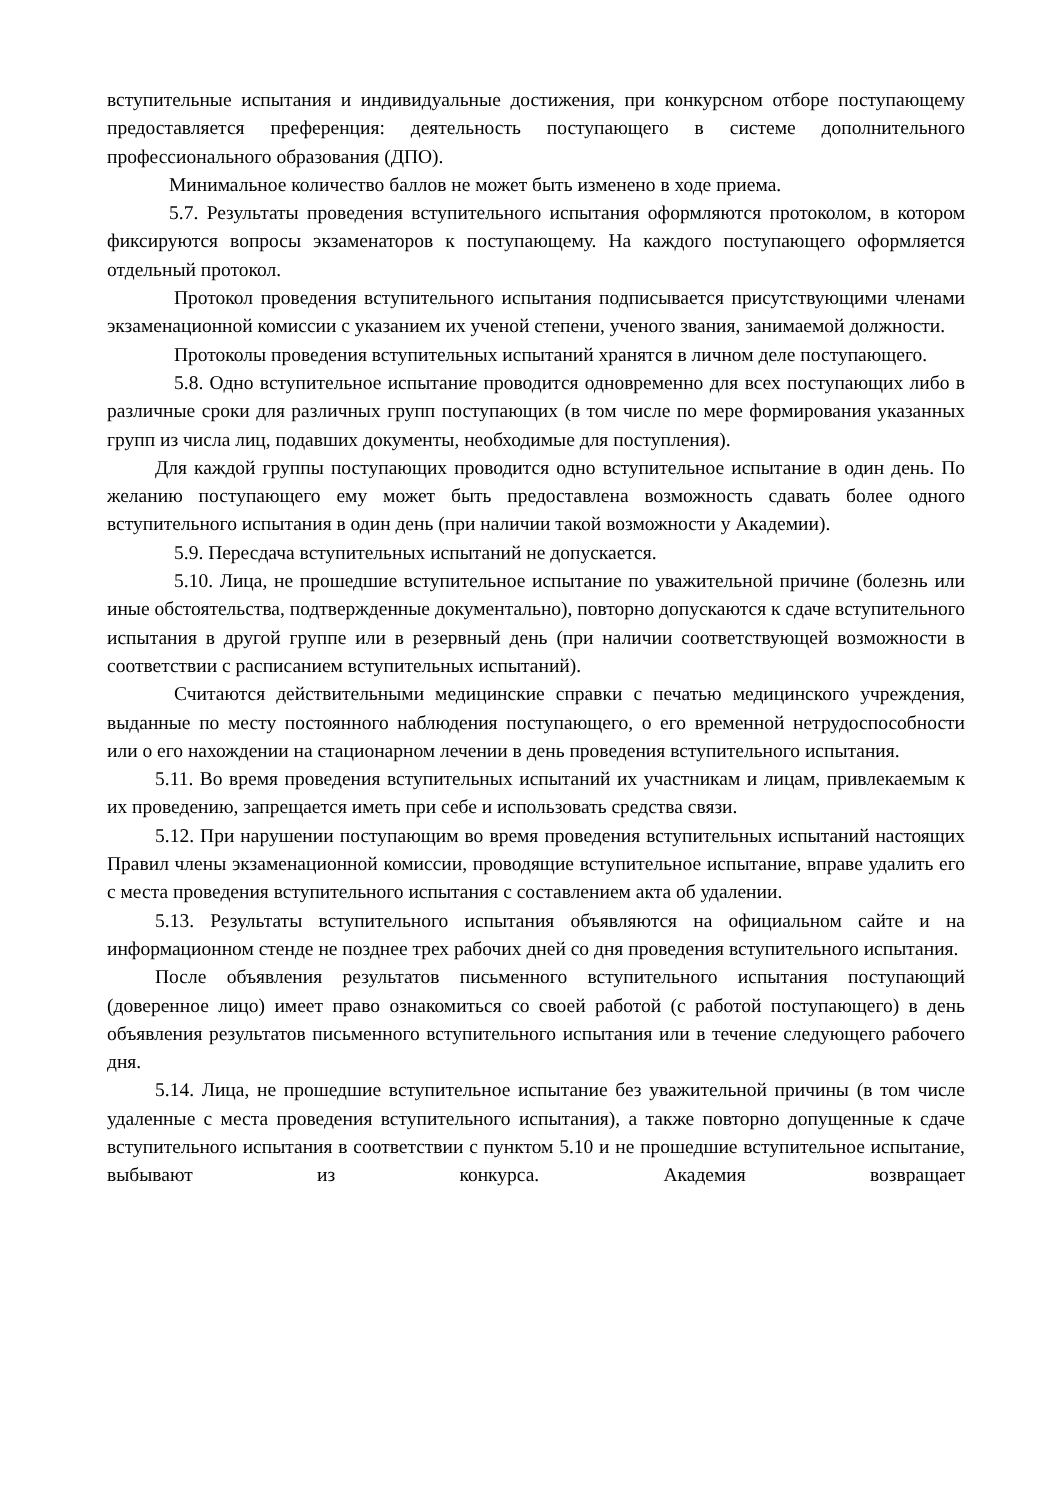вступительные испытания и индивидуальные достижения, при конкурсном отборе поступающему предоставляется преференция: деятельность поступающего в системе дополнительного профессионального образования (ДПО).
Минимальное количество баллов не может быть изменено в ходе приема.
5.7. Результаты проведения вступительного испытания оформляются протоколом, в котором фиксируются вопросы экзаменаторов к поступающему. На каждого поступающего оформляется отдельный протокол.
Протокол проведения вступительного испытания подписывается присутствующими членами экзаменационной комиссии с указанием их ученой степени, ученого звания, занимаемой должности.
Протоколы проведения вступительных испытаний хранятся в личном деле поступающего.
5.8. Одно вступительное испытание проводится одновременно для всех поступающих либо в различные сроки для различных групп поступающих (в том числе по мере формирования указанных групп из числа лиц, подавших документы, необходимые для поступления).
Для каждой группы поступающих проводится одно вступительное испытание в один день. По желанию поступающего ему может быть предоставлена возможность сдавать более одного вступительного испытания в один день (при наличии такой возможности у Академии).
5.9. Пересдача вступительных испытаний не допускается.
5.10. Лица, не прошедшие вступительное испытание по уважительной причине (болезнь или иные обстоятельства, подтвержденные документально), повторно допускаются к сдаче вступительного испытания в другой группе или в резервный день (при наличии соответствующей возможности в соответствии с расписанием вступительных испытаний).
Считаются действительными медицинские справки с печатью медицинского учреждения, выданные по месту постоянного наблюдения поступающего, о его временной нетрудоспособности или о его нахождении на стационарном лечении в день проведения вступительного испытания.
5.11. Во время проведения вступительных испытаний их участникам и лицам, привлекаемым к их проведению, запрещается иметь при себе и использовать средства связи.
5.12. При нарушении поступающим во время проведения вступительных испытаний настоящих Правил члены экзаменационной комиссии, проводящие вступительное испытание, вправе удалить его с места проведения вступительного испытания с составлением акта об удалении.
5.13. Результаты вступительного испытания объявляются на официальном сайте и на информационном стенде не позднее трех рабочих дней со дня проведения вступительного испытания.
После объявления результатов письменного вступительного испытания поступающий (доверенное лицо) имеет право ознакомиться со своей работой (с работой поступающего) в день объявления результатов письменного вступительного испытания или в течение следующего рабочего дня.
5.14. Лица, не прошедшие вступительное испытание без уважительной причины (в том числе удаленные с места проведения вступительного испытания), а также повторно допущенные к сдаче вступительного испытания в соответствии с пунктом 5.10 и не прошедшие вступительное испытание, выбывают из конкурса. Академия возвращает